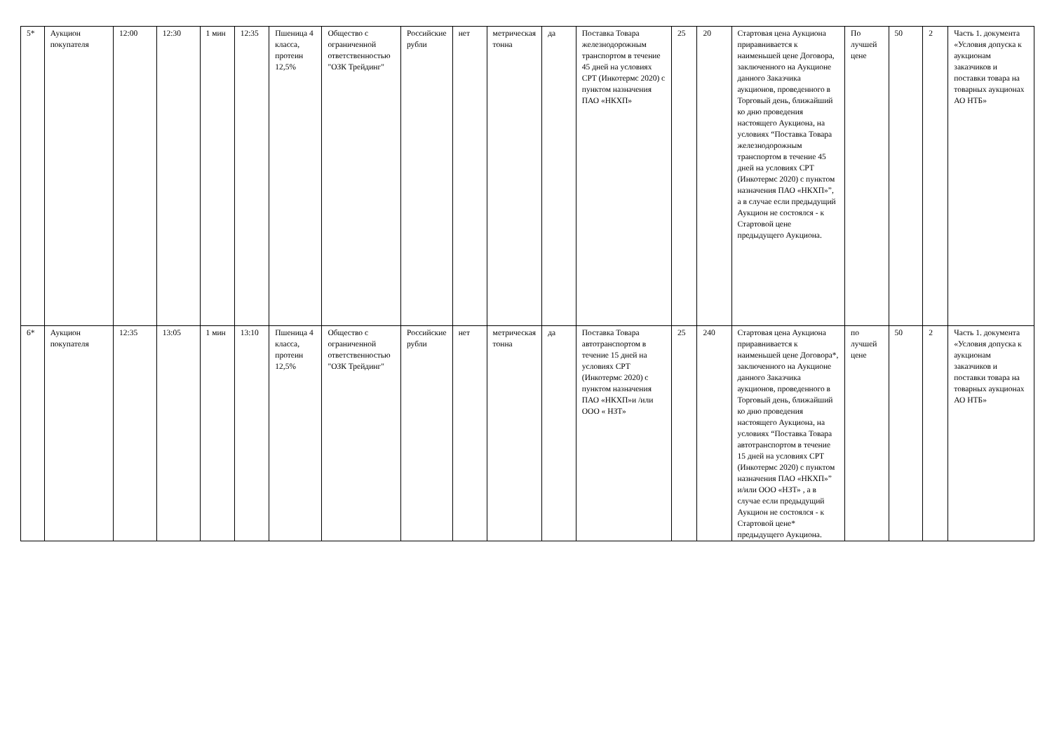| 5* | Аукцион покупателя | 12:00 | 12:30 | 1 мин | 12:35 | Пшеница 4 класса, протеин 12,5% | Общество с ограниченной ответственностью "ОЗК Трейдинг" | Российские рубли | нет | метрическая тонна | да | Поставка Товара железнодорожным транспортом в течение 45 дней на условиях CPT (Инкотермс 2020) с пунктом назначения ПАО «НКХП» | 25 | 20 | Стартовая цена Аукциона приравнивается к наименьшей цене Договора, заключенного на Аукционе данного Заказчика аукционов, проведенного в Торговый день, ближайший ко дню проведения настоящего Аукциона, на условиях “Поставка Товара железнодорожным транспортом в течение 45 дней на условиях CPT (Инкотермс 2020) с пунктом назначения ПАО «НКХП»”, а в случае если предыдущий Аукцион не состоялся - к Стартовой цене предыдущего Аукциона. | По лучшей цене | 50 | 2 | Часть 1. документа «Условия допуска к аукционам заказчиков и поставки товара на товарных аукционах АО НТБ» |
| 6* | Аукцион покупателя | 12:35 | 13:05 | 1 мин | 13:10 | Пшеница 4 класса, протеин 12,5% | Общество с ограниченной ответственностью "ОЗК Трейдинг" | Российские рубли | нет | метрическая тонна | да | Поставка Товара автотранспортом в течение 15 дней на условиях CPT (Инкотермс 2020) с пунктом назначения ПАО «НКХП»и /или ООО « НЗТ» | 25 | 240 | Стартовая цена Аукциона приравнивается к наименьшей цене Договора*, заключенного на Аукционе данного Заказчика аукционов, проведенного в Торговый день, ближайший ко дню проведения настоящего Аукциона, на условиях “Поставка Товара автотранспортом в течение 15 дней на условиях CPT (Инкотермс 2020) с пунктом назначения ПАО «НКХП»” и/или ООО «НЗТ» , а в случае если предыдущий Аукцион не состоялся - к Стартовой цене* предыдущего Аукциона. | по лучшей цене | 50 | 2 | Часть 1. документа «Условия допуска к аукционам заказчиков и поставки товара на товарных аукционах АО НТБ» |